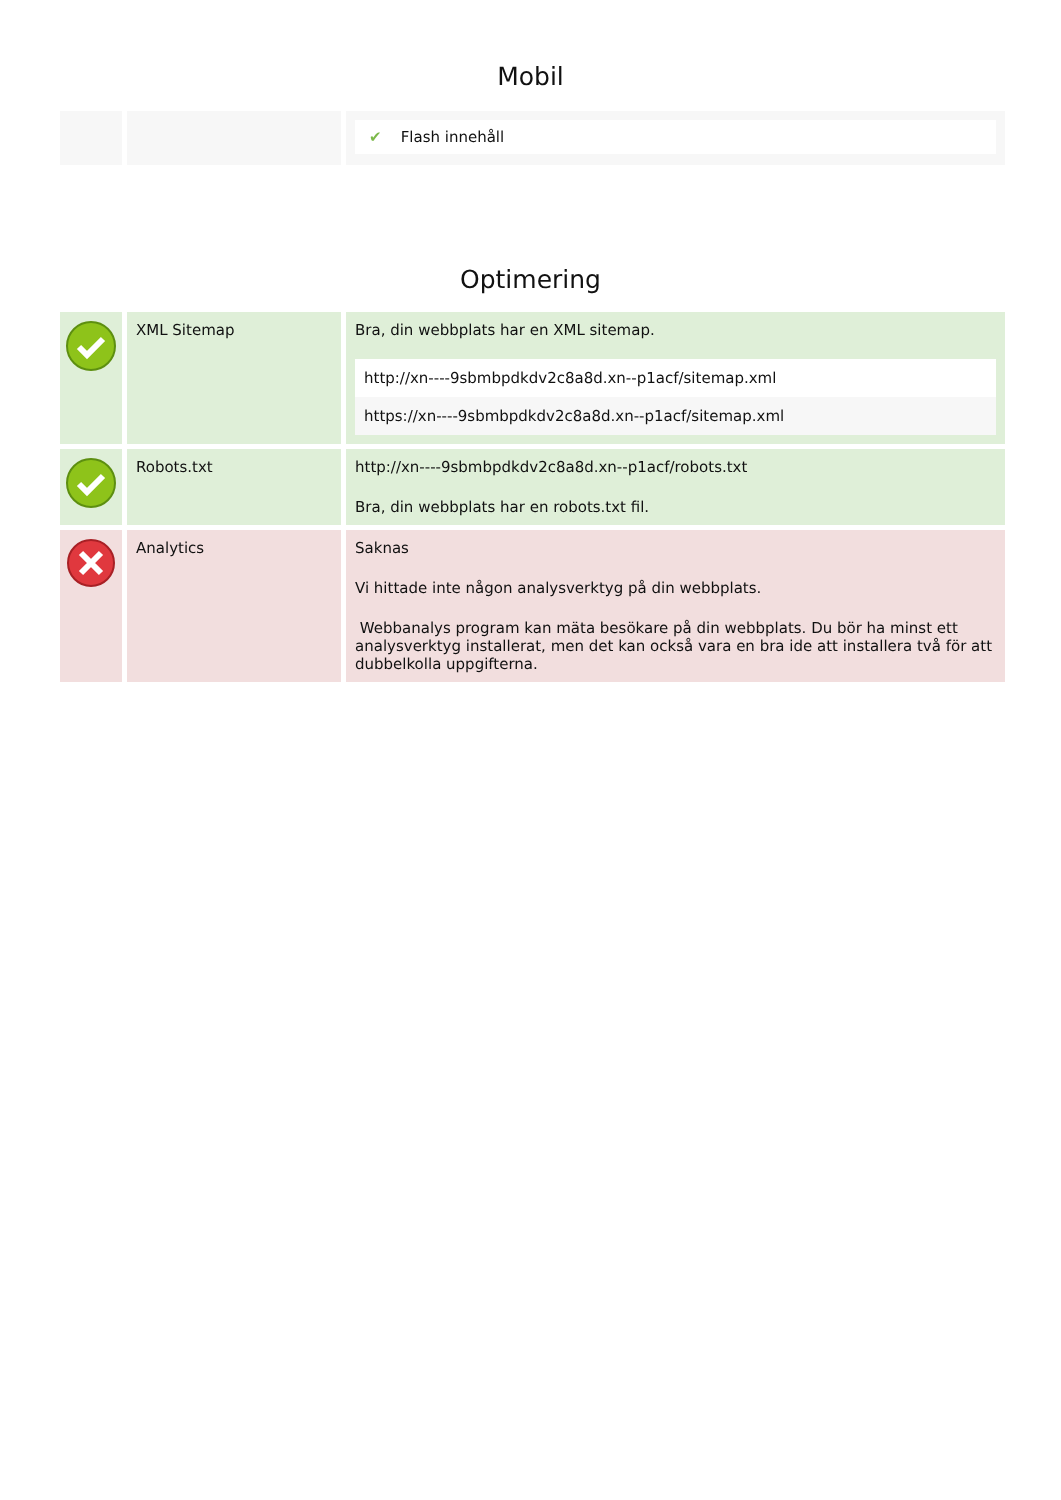Mobil
| | | ✔ Flash innehåll |
Optimering
| | XML Sitemap | Bra, din webbplats har en XML sitemap. / http://xn----9sbmbpdkdv2c8a8d.xn--p1acf/sitemap.xml / / https://xn----9sbmbpdkdv2c8a8d.xn--p1acf/sitemap.xml / |
| | Robots.txt | http://xn----9sbmbpdkdv2c8a8d.xn--p1acf/robots.txt Bra, din webbplats har en robots.txt fil. |
| | Analytics | Saknas Vi hittade inte någon analysverktyg på din webbplats. Webbanalys program kan mäta besökare på din webbplats. Du bör ha minst ett analysverktyg installerat, men det kan också vara en bra ide att installera två för att dubbelkolla uppgifterna. |